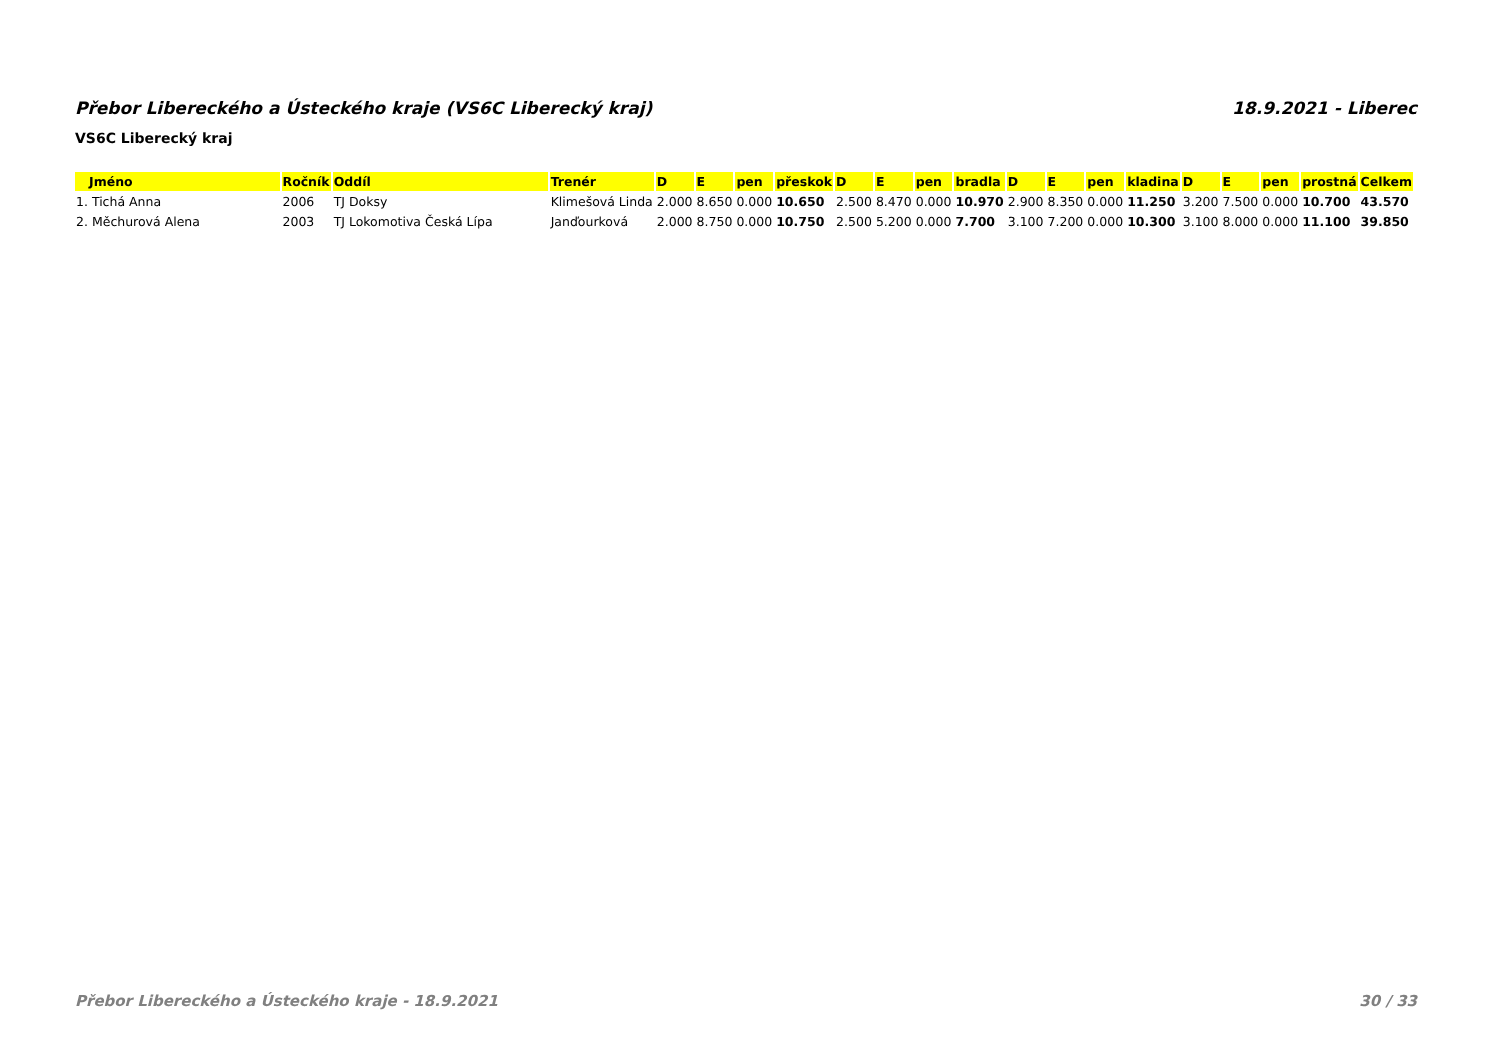Přebor Libereckého a Ústeckého kraje (VS6C Liberecký kraj) 18.9.2021 - Liberec
VS6C Liberecký kraj
| Jméno | Ročník | Oddíl | Trenér | D | E | pen | přeskok | D | E | pen | bradla | D | E | pen | kladina | D | E | pen | prostná | Celkem |
| --- | --- | --- | --- | --- | --- | --- | --- | --- | --- | --- | --- | --- | --- | --- | --- | --- | --- | --- | --- | --- |
| 1. Tichá Anna | 2006 | TJ Doksy | Klimešová Linda | 2.000 | 8.650 | 0.000 | 10.650 | 2.500 | 8.470 | 0.000 | 10.970 | 2.900 | 8.350 | 0.000 | 11.250 | 3.200 | 7.500 | 0.000 | 10.700 | 43.570 |
| 2. Měchurová Alena | 2003 | TJ Lokomotiva Česká Lípa | Janďourková | 2.000 | 8.750 | 0.000 | 10.750 | 2.500 | 5.200 | 0.000 | 7.700 | 3.100 | 7.200 | 0.000 | 10.300 | 3.100 | 8.000 | 0.000 | 11.100 | 39.850 |
Přebor Libereckého a Ústeckého kraje - 18.9.2021 30 / 33